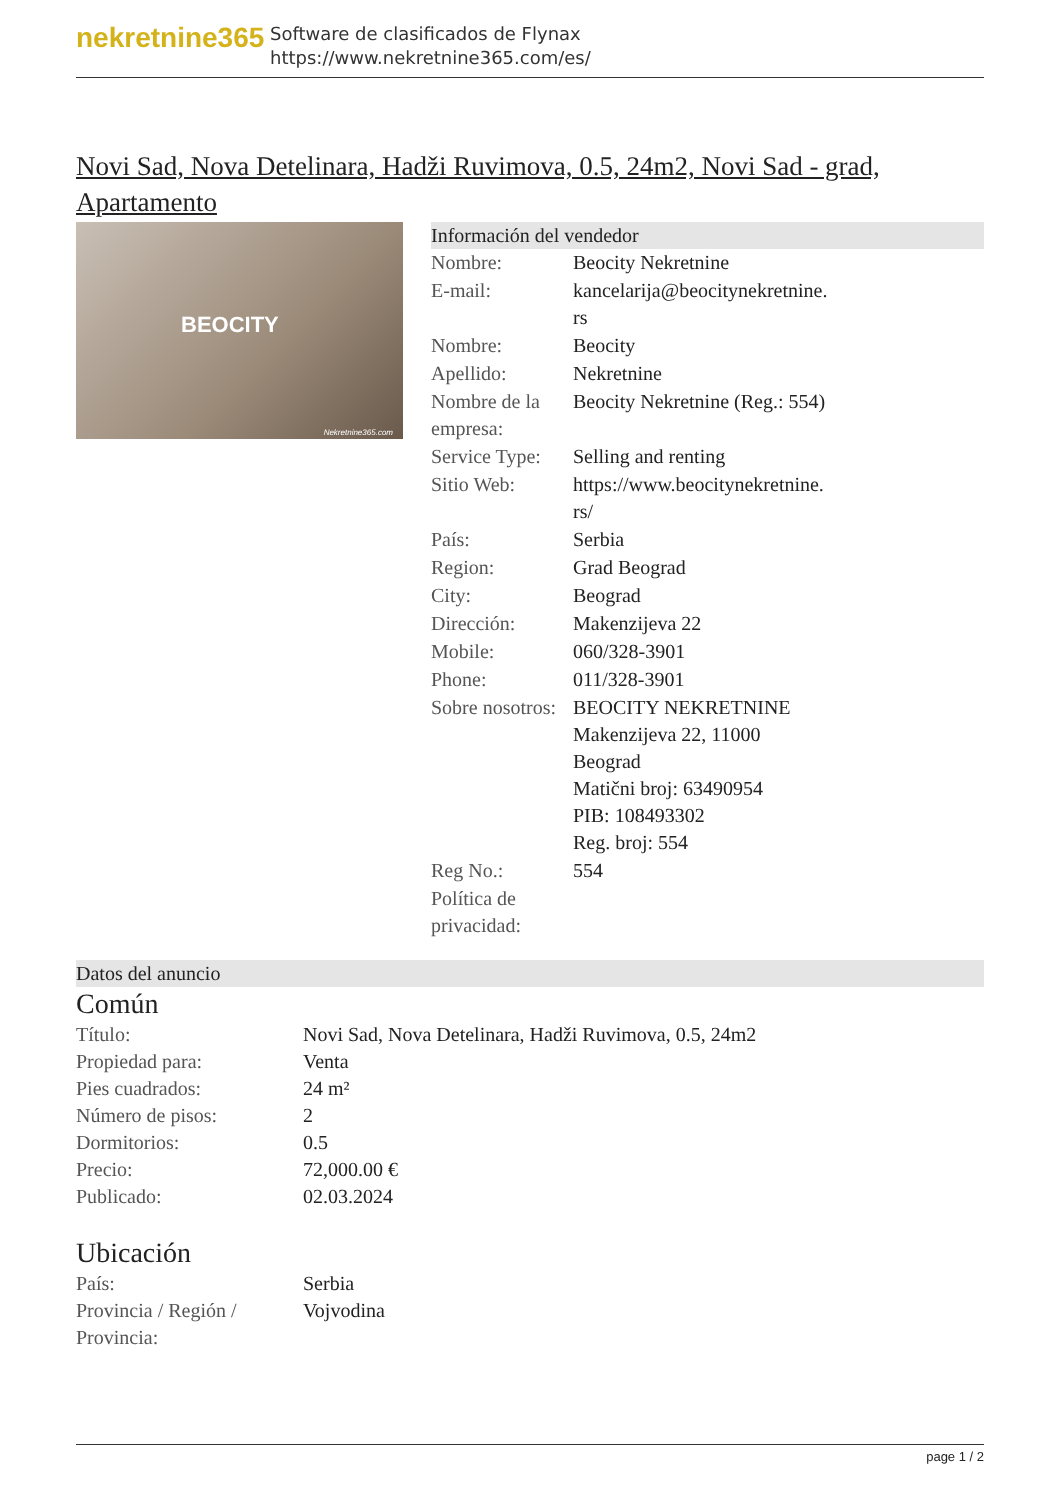nekretnine365
Software de clasificados de Flynax
https://www.nekretnine365.com/es/
Novi Sad, Nova Detelinara, Hadži Ruvimova, 0.5, 24m2, Novi Sad - grad, Apartamento
BEOCITY
Nekretnine365.com
Información del vendedor
| Nombre: | Beocity Nekretnine |
| E-mail: | kancelarija@beocitynekretnine. rs |
| Nombre: | Beocity |
| Apellido: | Nekretnine |
| Nombre de la empresa: | Beocity Nekretnine (Reg.: 554) |
| Service Type: | Selling and renting |
| Sitio Web: | https://www.beocitynekretnine. rs/ |
| País: | Serbia |
| Region: | Grad Beograd |
| City: | Beograd |
| Dirección: | Makenzijeva 22 |
| Mobile: | 060/328-3901 |
| Phone: | 011/328-3901 |
| Sobre nosotros: | BEOCITY NEKRETNINE Makenzijeva 22, 11000 Beograd Matični broj: 63490954 PIB: 108493302 Reg. broj: 554 |
| Reg No.: | 554 |
| Política de privacidad: | |
Datos del anuncio
Común
| Título: | Novi Sad, Nova Detelinara, Hadži Ruvimova, 0.5, 24m2 |
| Propiedad para: | Venta |
| Pies cuadrados: | 24 m² |
| Número de pisos: | 2 |
| Dormitorios: | 0.5 |
| Precio: | 72,000.00 € |
| Publicado: | 02.03.2024 |
Ubicación
| País: | Serbia |
| Provincia / Región / Provincia: | Vojvodina |
page 1 / 2